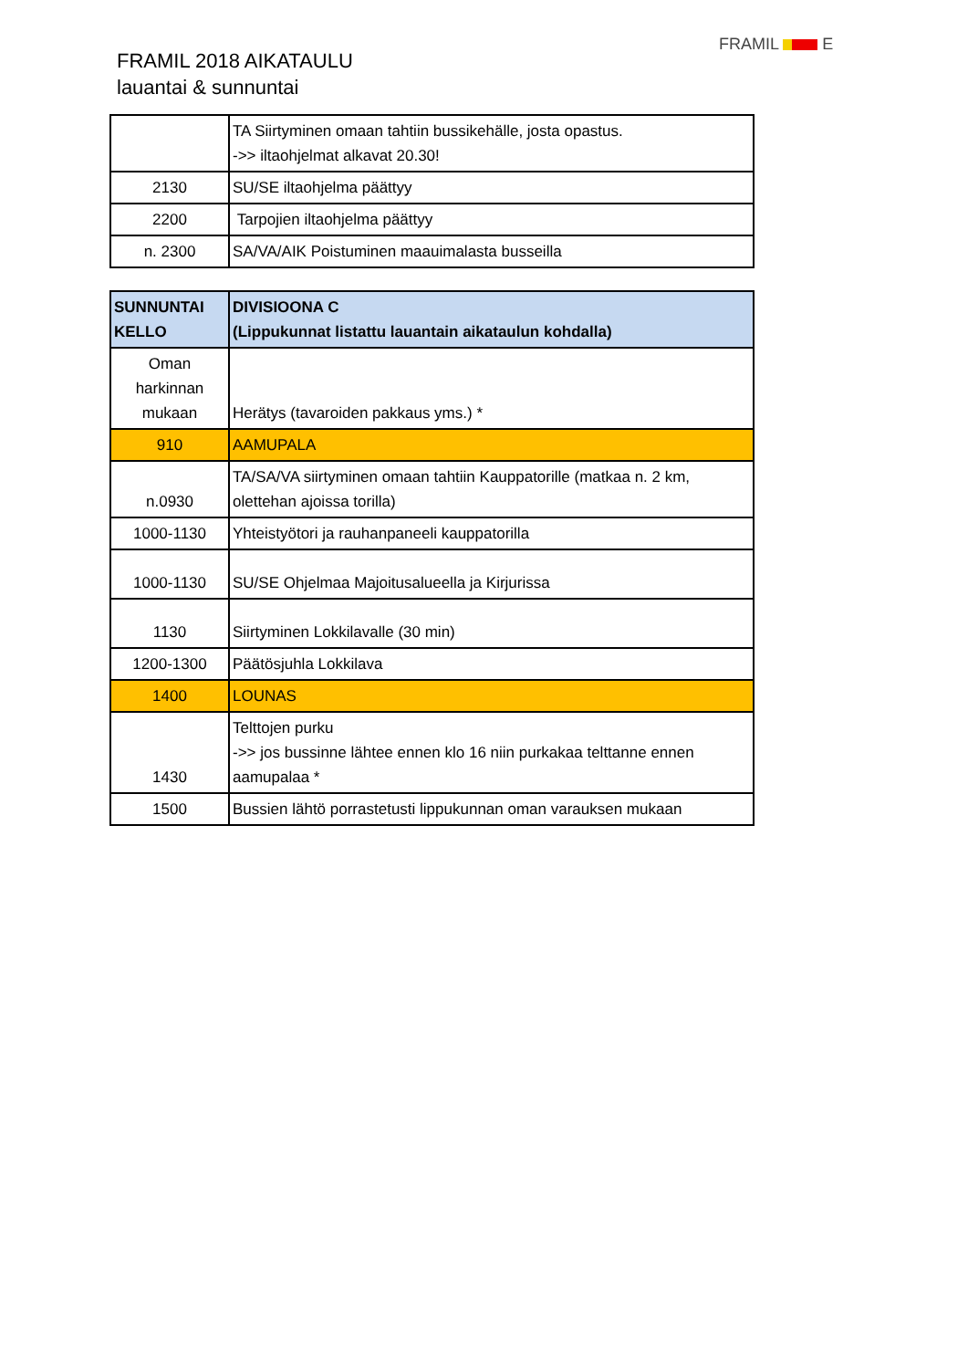FRAMIL 2018 AIKATAULU
lauantai & sunnuntai
FRAMIL E
| | TA Siirtyminen omaan tahtiin bussikehälle, josta opastus. ->> iltaohjelmat alkavat 20.30! |
| 2130 | SU/SE iltaohjelma päättyy |
| 2200 | Tarpojien iltaohjelma päättyy |
| n. 2300 | SA/VA/AIK Poistuminen maauimalasta busseilla |
| SUNNUNTAI KELLO | DIVISIOONA C (Lippukunnat listattu lauantain aikataulun kohdalla) |
| Oman harkinnan mukaan | Herätys (tavaroiden pakkaus yms.) * |
| 910 | AAMUPALA |
| n.0930 | TA/SA/VA siirtyminen omaan tahtiin Kauppatorille (matkaa n. 2 km, olettehan ajoissa torilla) |
| 1000-1130 | Yhteistyötori ja rauhanpaneeli kauppatorilla |
| 1000-1130 | SU/SE Ohjelmaa Majoitusalueella ja Kirjurissa |
| 1130 | Siirtyminen Lokkilavalle (30 min) |
| 1200-1300 | Päätösjuhla Lokkilava |
| 1400 | LOUNAS |
| 1430 | Telttojen purku ->> jos bussinne lähtee ennen klo 16 niin purkakaa telttanne ennen aamupalaa * |
| 1500 | Bussien lähtö porrastetusti lippukunnan oman varauksen mukaan |